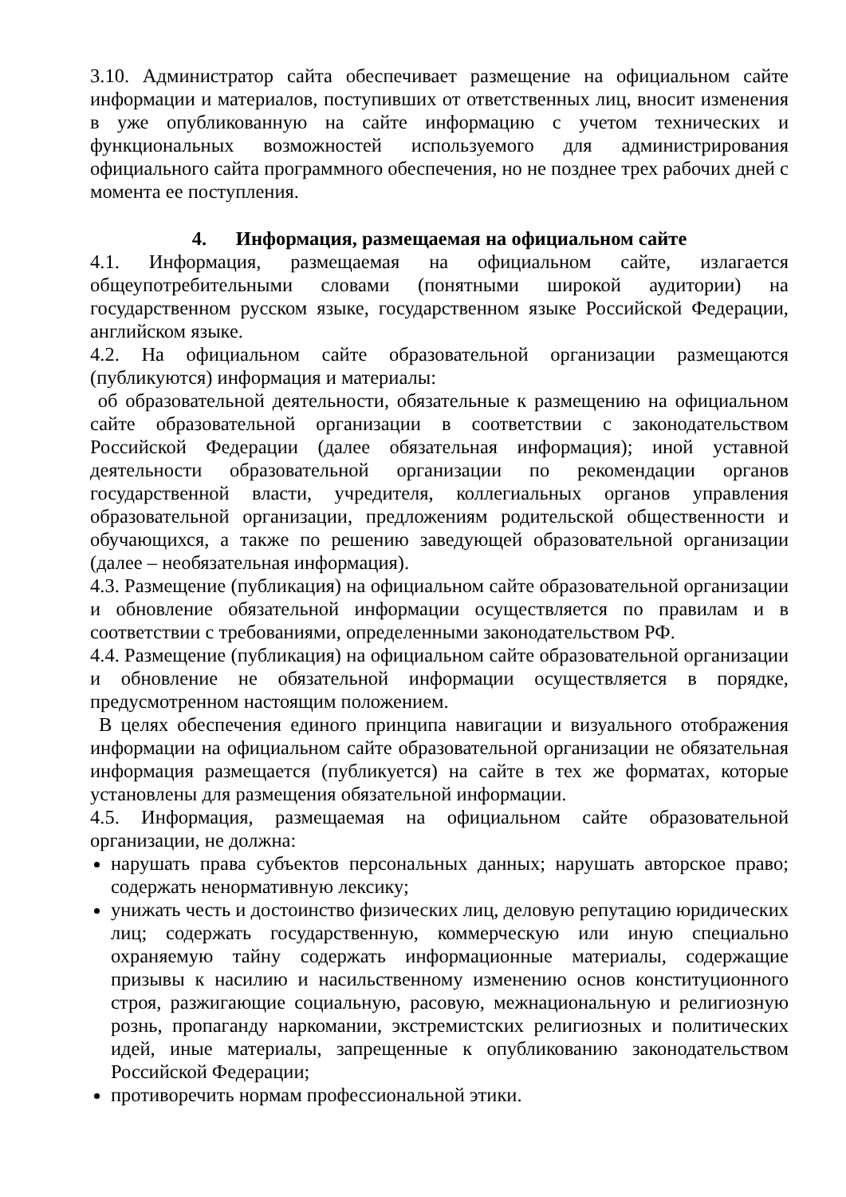3.10. Администратор сайта обеспечивает размещение на официальном сайте информации и материалов, поступивших от ответственных лиц, вносит изменения в уже опубликованную на сайте информацию с учетом технических и функциональных возможностей используемого для администрирования официального сайта программного обеспечения, но не позднее трех рабочих дней с момента ее поступления.
4. Информация, размещаемая на официальном сайте
4.1. Информация, размещаемая на официальном сайте, излагается общеупотребительными словами (понятными широкой аудитории) на государственном русском языке, государственном языке Российской Федерации, английском языке.
4.2. На официальном сайте образовательной организации размещаются (публикуются) информация и материалы:
об образовательной деятельности, обязательные к размещению на официальном сайте образовательной организации в соответствии с законодательством Российской Федерации (далее обязательная информация); иной уставной деятельности образовательной организации по рекомендации органов государственной власти, учредителя, коллегиальных органов управления образовательной организации, предложениям родительской общественности и обучающихся, а также по решению заведующей образовательной организации (далее – необязательная информация).
4.3. Размещение (публикация) на официальном сайте образовательной организации и обновление обязательной информации осуществляется по правилам и в соответствии с требованиями, определенными законодательством РФ.
4.4. Размещение (публикация) на официальном сайте образовательной организации и обновление не обязательной информации осуществляется в порядке, предусмотренном настоящим положением.
В целях обеспечения единого принципа навигации и визуального отображения информации на официальном сайте образовательной организации не обязательная информация размещается (публикуется) на сайте в тех же форматах, которые установлены для размещения обязательной информации.
4.5. Информация, размещаемая на официальном сайте образовательной организации, не должна:
нарушать права субъектов персональных данных; нарушать авторское право; содержать ненормативную лексику;
унижать честь и достоинство физических лиц, деловую репутацию юридических лиц; содержать государственную, коммерческую или иную специально охраняемую тайну содержать информационные материалы, содержащие призывы к насилию и насильственному изменению основ конституционного строя, разжигающие социальную, расовую, межнациональную и религиозную рознь, пропаганду наркомании, экстремистских религиозных и политических идей, иные материалы, запрещенные к опубликованию законодательством Российской Федерации;
противоречить нормам профессиональной этики.